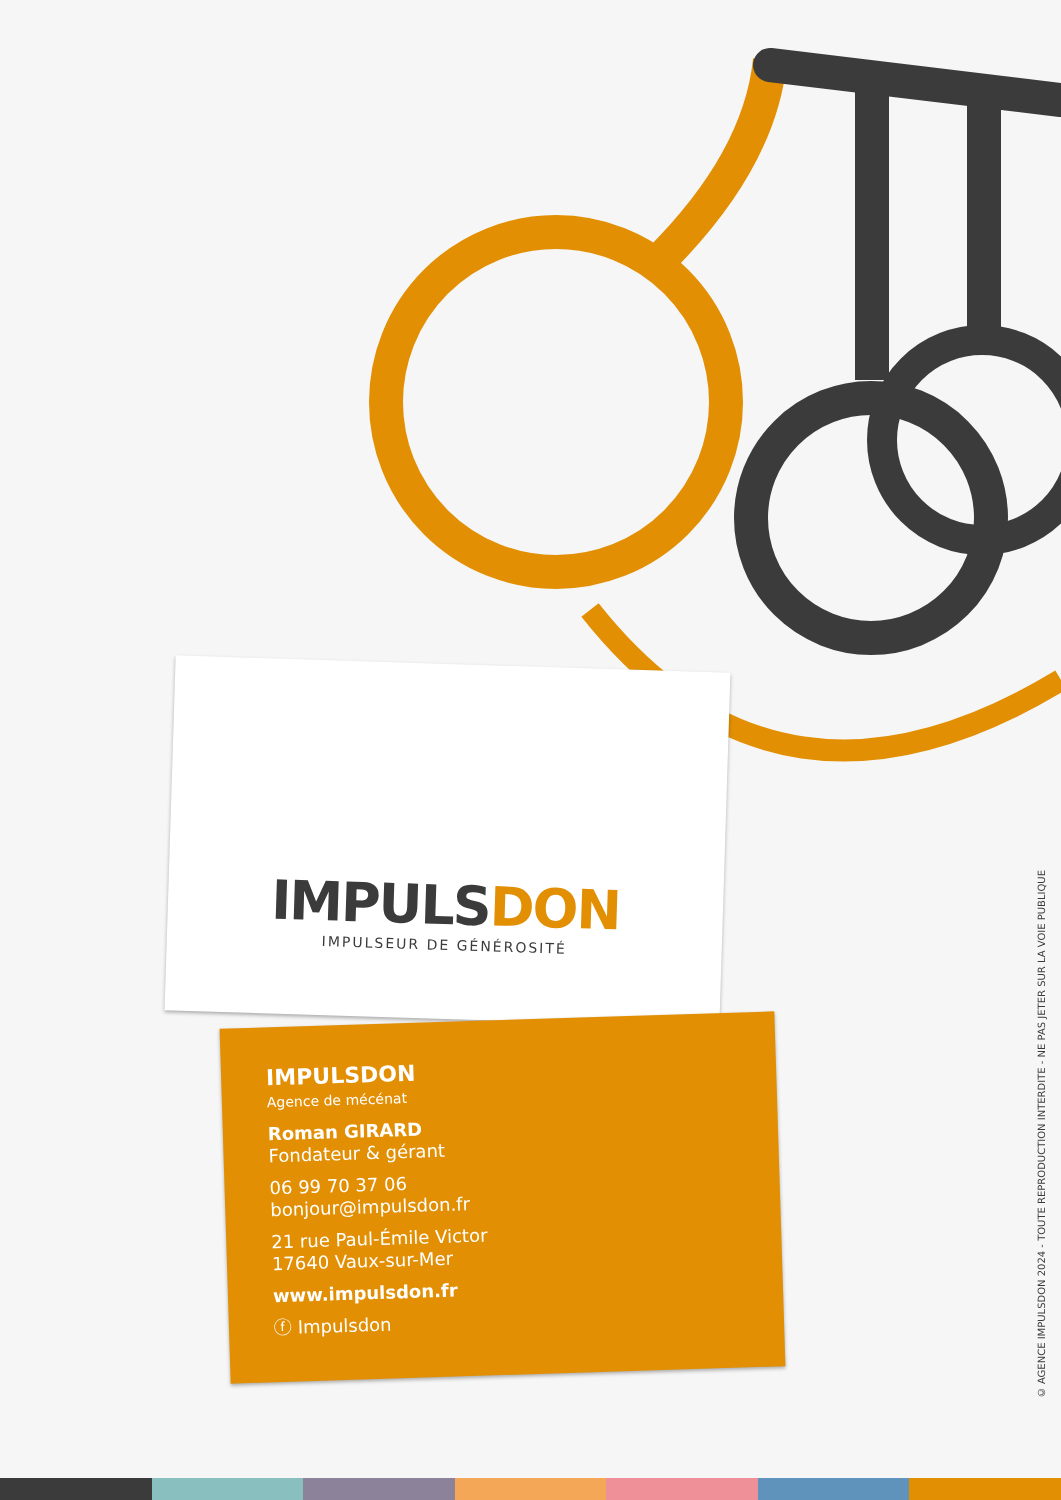IMPULSDON
IMPULSEUR DE GÉNÉROSITÉ
IMPULSDON
Agence de mécénat
Roman GIRARD
Fondateur & gérant
06 99 70 37 06
bonjour@impulsdon.fr
21 rue Paul-Émile Victor
17640 Vaux-sur-Mer
www.impulsdon.fr
ⓕ Impulsdon
© AGENCE IMPULSDON 2024 - TOUTE REPRODUCTION INTERDITE - NE PAS JETER SUR LA VOIE PUBLIQUE